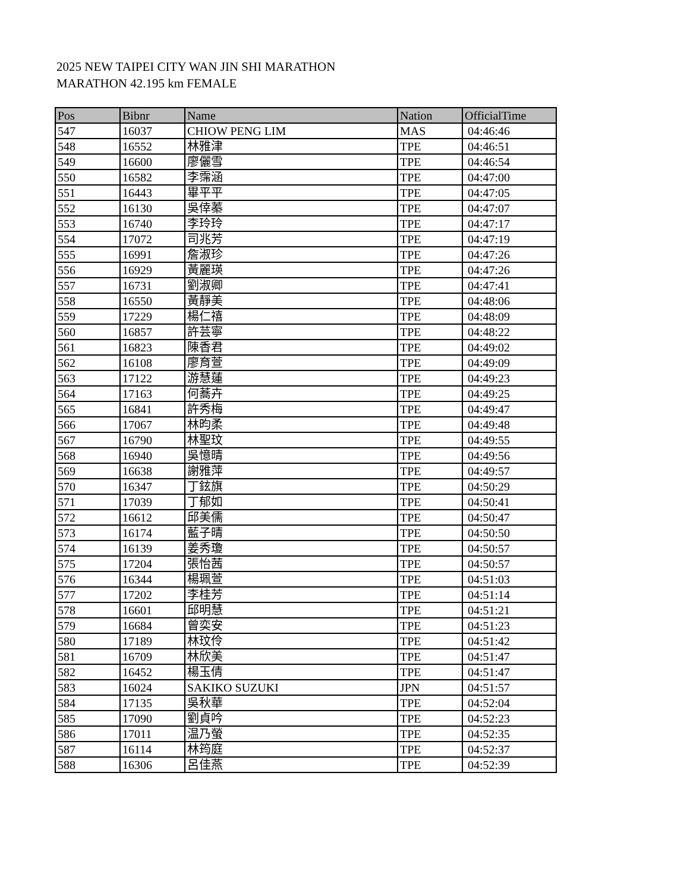2025 NEW TAIPEI CITY WAN JIN SHI MARATHON
MARATHON 42.195 km FEMALE
| Pos | Bibnr | Name | Nation | OfficialTime |
| --- | --- | --- | --- | --- |
| 547 | 16037 | CHIOW PENG LIM | MAS | 04:46:46 |
| 548 | 16552 | 林雅津 | TPE | 04:46:51 |
| 549 | 16600 | 廖儷雪 | TPE | 04:46:54 |
| 550 | 16582 | 李霈涵 | TPE | 04:47:00 |
| 551 | 16443 | 畢平平 | TPE | 04:47:05 |
| 552 | 16130 | 吳倖蓁 | TPE | 04:47:07 |
| 553 | 16740 | 李玲玲 | TPE | 04:47:17 |
| 554 | 17072 | 司兆芳 | TPE | 04:47:19 |
| 555 | 16991 | 詹淑珍 | TPE | 04:47:26 |
| 556 | 16929 | 黃麗瑛 | TPE | 04:47:26 |
| 557 | 16731 | 劉淑卿 | TPE | 04:47:41 |
| 558 | 16550 | 黃靜美 | TPE | 04:48:06 |
| 559 | 17229 | 楊仁禧 | TPE | 04:48:09 |
| 560 | 16857 | 許芸寧 | TPE | 04:48:22 |
| 561 | 16823 | 陳香君 | TPE | 04:49:02 |
| 562 | 16108 | 廖育萱 | TPE | 04:49:09 |
| 563 | 17122 | 游慧蓮 | TPE | 04:49:23 |
| 564 | 17163 | 何蕎卉 | TPE | 04:49:25 |
| 565 | 16841 | 許秀梅 | TPE | 04:49:47 |
| 566 | 17067 | 林昀柔 | TPE | 04:49:48 |
| 567 | 16790 | 林聖玟 | TPE | 04:49:55 |
| 568 | 16940 | 吳憶晴 | TPE | 04:49:56 |
| 569 | 16638 | 謝雅萍 | TPE | 04:49:57 |
| 570 | 16347 | 丁鉉旗 | TPE | 04:50:29 |
| 571 | 17039 | 丁郁如 | TPE | 04:50:41 |
| 572 | 16612 | 邱美儒 | TPE | 04:50:47 |
| 573 | 16174 | 藍子晴 | TPE | 04:50:50 |
| 574 | 16139 | 姜秀瓊 | TPE | 04:50:57 |
| 575 | 17204 | 張怡茜 | TPE | 04:50:57 |
| 576 | 16344 | 楊珮萱 | TPE | 04:51:03 |
| 577 | 17202 | 李桂芳 | TPE | 04:51:14 |
| 578 | 16601 | 邱明慧 | TPE | 04:51:21 |
| 579 | 16684 | 曾奕安 | TPE | 04:51:23 |
| 580 | 17189 | 林玟伶 | TPE | 04:51:42 |
| 581 | 16709 | 林欣美 | TPE | 04:51:47 |
| 582 | 16452 | 楊玉倩 | TPE | 04:51:47 |
| 583 | 16024 | SAKIKO SUZUKI | JPN | 04:51:57 |
| 584 | 17135 | 吳秋華 | TPE | 04:52:04 |
| 585 | 17090 | 劉貞吟 | TPE | 04:52:23 |
| 586 | 17011 | 温乃螢 | TPE | 04:52:35 |
| 587 | 16114 | 林筠庭 | TPE | 04:52:37 |
| 588 | 16306 | 呂佳燕 | TPE | 04:52:39 |